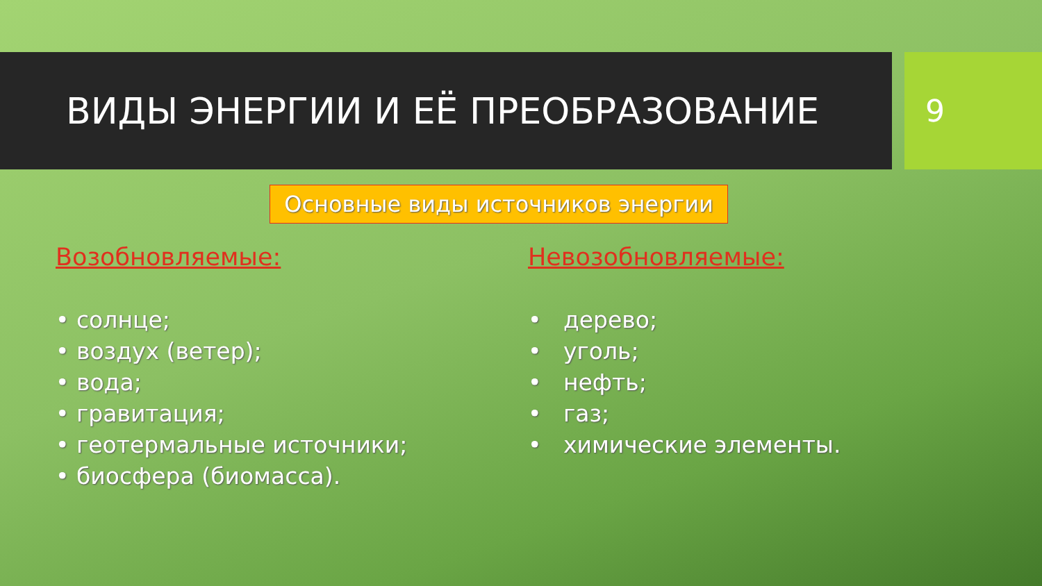ВИДЫ ЭНЕРГИИ И ЕЁ ПРЕОБРАЗОВАНИЕ
9
Основные виды источников энергии
Возобновляемые:
• солнце;
• воздух (ветер);
• вода;
• гравитация;
• геотермальные источники;
• биосфера (биомасса).
Невозобновляемые:
• дерево;
• уголь;
• нефть;
• газ;
• химические элементы.